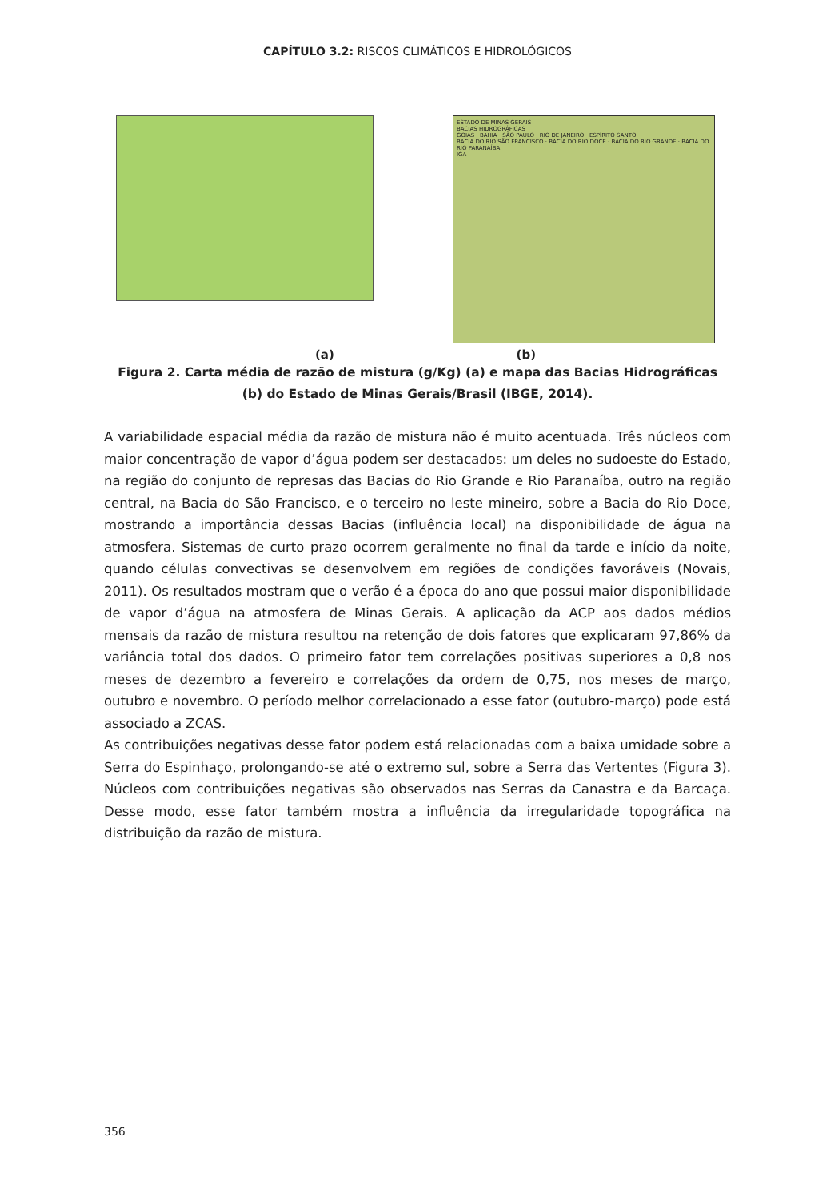CAPÍTULO 3.2: RISCOS CLIMÁTICOS E HIDROLÓGICOS
ESTADO DE MINAS GERAIS
BACIAS HIDROGRÁFICAS
GOIÁS · BAHIA · SÃO PAULO · RIO DE JANEIRO · ESPÍRITO SANTO
BACIA DO RIO SÃO FRANCISCO · BACIA DO RIO DOCE · BACIA DO RIO GRANDE · BACIA DO RIO PARANAÍBA
IGA
(a) (b)
Figura 2. Carta média de razão de mistura (g/Kg) (a) e mapa das Bacias Hidrográficas (b) do Estado de Minas Gerais/Brasil (IBGE, 2014).
A variabilidade espacial média da razão de mistura não é muito acentuada. Três núcleos com maior concentração de vapor d’água podem ser destacados: um deles no sudoeste do Estado, na região do conjunto de represas das Bacias do Rio Grande e Rio Paranaíba, outro na região central, na Bacia do São Francisco, e o terceiro no leste mineiro, sobre a Bacia do Rio Doce, mostrando a importância dessas Bacias (influência local) na disponibilidade de água na atmosfera. Sistemas de curto prazo ocorrem geralmente no final da tarde e início da noite, quando células convectivas se desenvolvem em regiões de condições favoráveis (Novais, 2011). Os resultados mostram que o verão é a época do ano que possui maior disponibilidade de vapor d’água na atmosfera de Minas Gerais. A aplicação da ACP aos dados médios mensais da razão de mistura resultou na retenção de dois fatores que explicaram 97,86% da variância total dos dados. O primeiro fator tem correlações positivas superiores a 0,8 nos meses de dezembro a fevereiro e correlações da ordem de 0,75, nos meses de março, outubro e novembro. O período melhor correlacionado a esse fator (outubro-março) pode está associado a ZCAS.
As contribuições negativas desse fator podem está relacionadas com a baixa umidade sobre a Serra do Espinhaço, prolongando-se até o extremo sul, sobre a Serra das Vertentes (Figura 3). Núcleos com contribuições negativas são observados nas Serras da Canastra e da Barcaça. Desse modo, esse fator também mostra a influência da irregularidade topográfica na distribuição da razão de mistura.
356